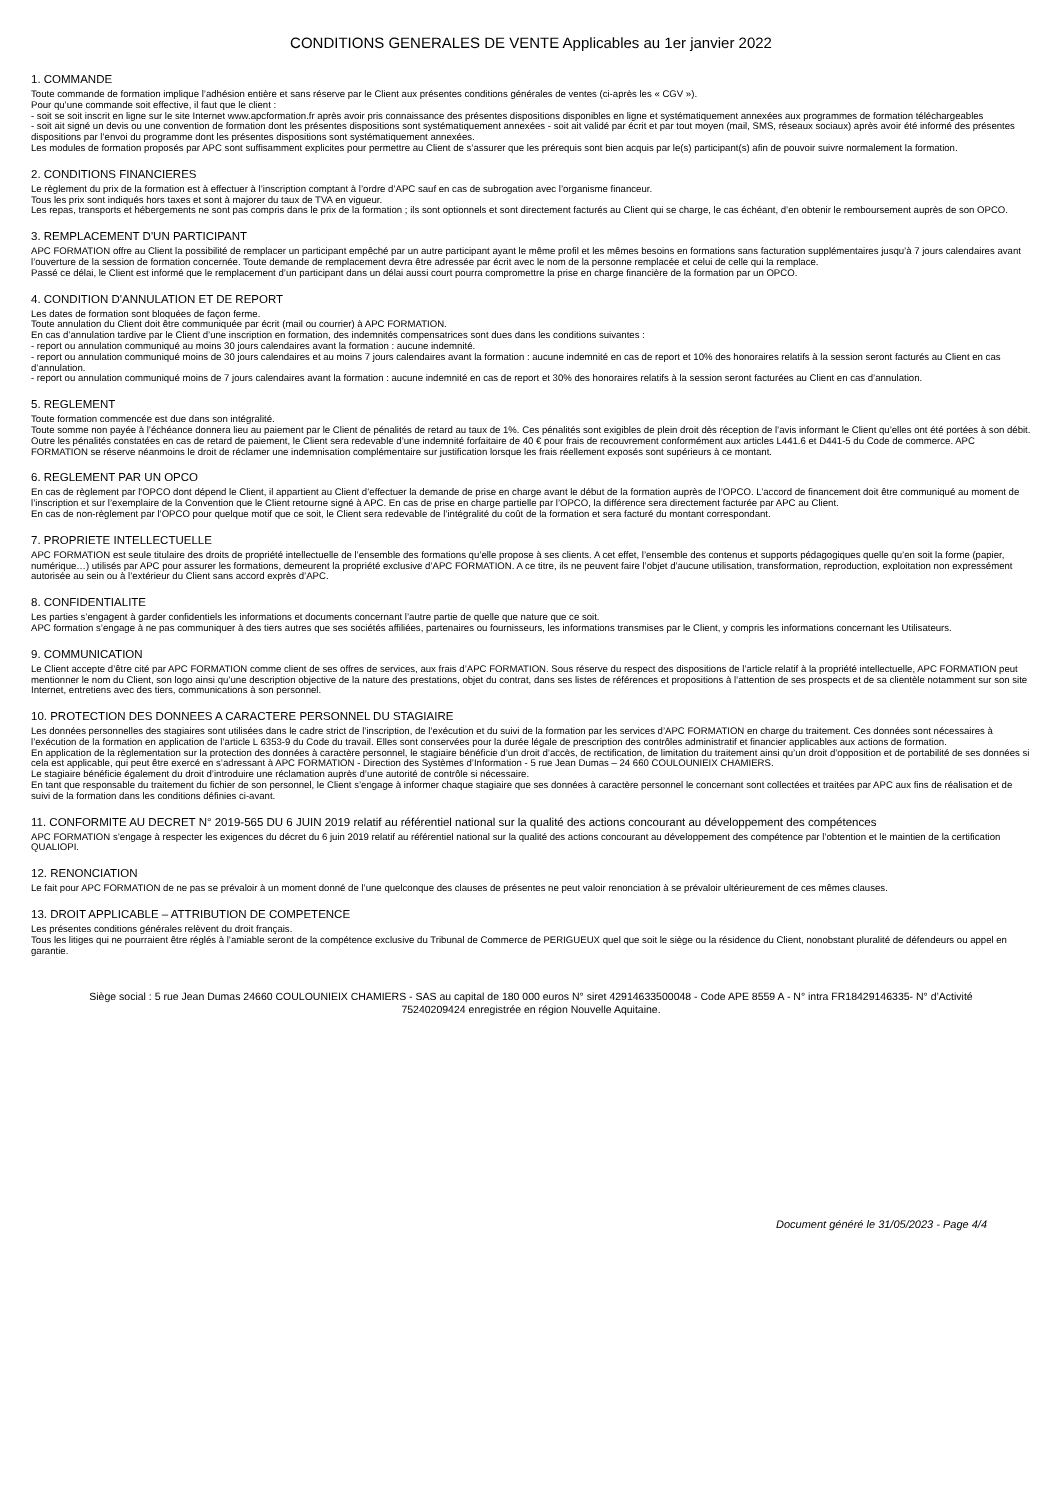CONDITIONS GENERALES DE VENTE Applicables au 1er janvier 2022
1. COMMANDE
Toute commande de formation implique l’adhésion entière et sans réserve par le Client aux présentes conditions générales de ventes (ci-après les « CGV »).
Pour qu’une commande soit effective, il faut que le client :
- soit se soit inscrit en ligne sur le site Internet www.apcformation.fr après avoir pris connaissance des présentes dispositions disponibles en ligne et systématiquement annexées aux programmes de formation téléchargeables
- soit ait signé un devis ou une convention de formation dont les présentes dispositions sont systématiquement annexées - soit ait validé par écrit et par tout moyen (mail, SMS, réseaux sociaux) après avoir été informé des présentes dispositions par l’envoi du programme dont les présentes dispositions sont systématiquement annexées.
Les modules de formation proposés par APC sont suffisamment explicites pour permettre au Client de s’assurer que les prérequis sont bien acquis par le(s) participant(s) afin de pouvoir suivre normalement la formation.
2. CONDITIONS FINANCIERES
Le règlement du prix de la formation est à effectuer à l’inscription comptant à l’ordre d’APC sauf en cas de subrogation avec l’organisme financeur.
Tous les prix sont indiqués hors taxes et sont à majorer du taux de TVA en vigueur.
Les repas, transports et hébergements ne sont pas compris dans le prix de la formation ; ils sont optionnels et sont directement facturés au Client qui se charge, le cas échéant, d’en obtenir le remboursement auprès de son OPCO.
3. REMPLACEMENT D'UN PARTICIPANT
APC FORMATION offre au Client la possibilité de remplacer un participant empêché par un autre participant ayant le même profil et les mêmes besoins en formations sans facturation supplémentaires jusqu’à 7 jours calendaires avant l’ouverture de la session de formation concernée. Toute demande de remplacement devra être adressée par écrit avec le nom de la personne remplacée et celui de celle qui la remplace.
Passé ce délai, le Client est informé que le remplacement d’un participant dans un délai aussi court pourra compromettre la prise en charge financière de la formation par un OPCO.
4. CONDITION D'ANNULATION ET DE REPORT
Les dates de formation sont bloquées de façon ferme.
Toute annulation du Client doit être communiquée par écrit (mail ou courrier) à APC FORMATION.
En cas d’annulation tardive par le Client d’une inscription en formation, des indemnités compensatrices sont dues dans les conditions suivantes :
- report ou annulation communiqué au moins 30 jours calendaires avant la formation : aucune indemnité.
- report ou annulation communiqué moins de 30 jours calendaires et au moins 7 jours calendaires avant la formation : aucune indemnité en cas de report et 10% des honoraires relatifs à la session seront facturés au Client en cas d’annulation.
- report ou annulation communiqué moins de 7 jours calendaires avant la formation : aucune indemnité en cas de report et 30% des honoraires relatifs à la session seront facturées au Client en cas d’annulation.
5. REGLEMENT
Toute formation commencée est due dans son intégralité.
Toute somme non payée à l’échéance donnera lieu au paiement par le Client de pénalités de retard au taux de 1%. Ces pénalités sont exigibles de plein droit dès réception de l’avis informant le Client qu’elles ont été portées à son débit.
Outre les pénalités constatées en cas de retard de paiement, le Client sera redevable d’une indemnité forfaitaire de 40 € pour frais de recouvrement conformément aux articles L441.6 et D441-5 du Code de commerce. APC FORMATION se réserve néanmoins le droit de réclamer une indemnisation complémentaire sur justification lorsque les frais réellement exposés sont supérieurs à ce montant.
6. REGLEMENT PAR UN OPCO
En cas de règlement par l'OPCO dont dépend le Client, il appartient au Client d’effectuer la demande de prise en charge avant le début de la formation auprès de l’OPCO. L’accord de financement doit être communiqué au moment de l’inscription et sur l’exemplaire de la Convention que le Client retourne signé à APC. En cas de prise en charge partielle par l’OPCO, la différence sera directement facturée par APC au Client.
En cas de non-règlement par l’OPCO pour quelque motif que ce soit, le Client sera redevable de l’intégralité du coût de la formation et sera facturé du montant correspondant.
7. PROPRIETE INTELLECTUELLE
APC FORMATION est seule titulaire des droits de propriété intellectuelle de l’ensemble des formations qu’elle propose à ses clients. A cet effet, l’ensemble des contenus et supports pédagogiques quelle qu’en soit la forme (papier, numérique…) utilisés par APC pour assurer les formations, demeurent la propriété exclusive d’APC FORMATION. A ce titre, ils ne peuvent faire l’objet d’aucune utilisation, transformation, reproduction, exploitation non expressément autorisée au sein ou à l’extérieur du Client sans accord exprès d’APC.
8. CONFIDENTIALITE
Les parties s’engagent à garder confidentiels les informations et documents concernant l’autre partie de quelle que nature que ce soit.
APC formation s’engage à ne pas communiquer à des tiers autres que ses sociétés affiliées, partenaires ou fournisseurs, les informations transmises par le Client, y compris les informations concernant les Utilisateurs.
9. COMMUNICATION
Le Client accepte d’être cité par APC FORMATION comme client de ses offres de services, aux frais d’APC FORMATION. Sous réserve du respect des dispositions de l’article relatif à la propriété intellectuelle, APC FORMATION peut mentionner le nom du Client, son logo ainsi qu’une description objective de la nature des prestations, objet du contrat, dans ses listes de références et propositions à l’attention de ses prospects et de sa clientèle notamment sur son site Internet, entretiens avec des tiers, communications à son personnel.
10. PROTECTION DES DONNEES A CARACTERE PERSONNEL DU STAGIAIRE
Les données personnelles des stagiaires sont utilisées dans le cadre strict de l’inscription, de l’exécution et du suivi de la formation par les services d’APC FORMATION en charge du traitement. Ces données sont nécessaires à l’exécution de la formation en application de l’article L 6353-9 du Code du travail. Elles sont conservées pour la durée légale de prescription des contrôles administratif et financier applicables aux actions de formation.
En application de la règlementation sur la protection des données à caractère personnel, le stagiaire bénéficie d’un droit d’accès, de rectification, de limitation du traitement ainsi qu’un droit d’opposition et de portabilité de ses données si cela est applicable, qui peut être exercé en s’adressant à APC FORMATION - Direction des Systèmes d’Information - 5 rue Jean Dumas – 24 660 COULOUNIEIX CHAMIERS.
Le stagiaire bénéficie également du droit d’introduire une réclamation auprès d’une autorité de contrôle si nécessaire.
En tant que responsable du traitement du fichier de son personnel, le Client s’engage à informer chaque stagiaire que ses données à caractère personnel le concernant sont collectées et traitées par APC aux fins de réalisation et de suivi de la formation dans les conditions définies ci-avant.
11. CONFORMITE AU DECRET N° 2019-565 DU 6 JUIN 2019 relatif au référentiel national sur la qualité des actions concourant au développement des compétences
APC FORMATION s’engage à respecter les exigences du décret du 6 juin 2019 relatif au référentiel national sur la qualité des actions concourant au développement des compétence par l’obtention et le maintien de la certification QUALIOPI.
12. RENONCIATION
Le fait pour APC FORMATION de ne pas se prévaloir à un moment donné de l’une quelconque des clauses de présentes ne peut valoir renonciation à se prévaloir ultérieurement de ces mêmes clauses.
13. DROIT APPLICABLE – ATTRIBUTION DE COMPETENCE
Les présentes conditions générales relèvent du droit français.
Tous les litiges qui ne pourraient être réglés à l’amiable seront de la compétence exclusive du Tribunal de Commerce de PERIGUEUX quel que soit le siège ou la résidence du Client, nonobstant pluralité de défendeurs ou appel en garantie.
Siège social : 5 rue Jean Dumas 24660 COULOUNIEIX CHAMIERS - SAS au capital de 180 000 euros N° siret 42914633500048 - Code APE 8559 A - N° intra FR18429146335- N° d’Activité 75240209424 enregistrée en région Nouvelle Aquitaine.
Document généré le 31/05/2023 - Page 4/4